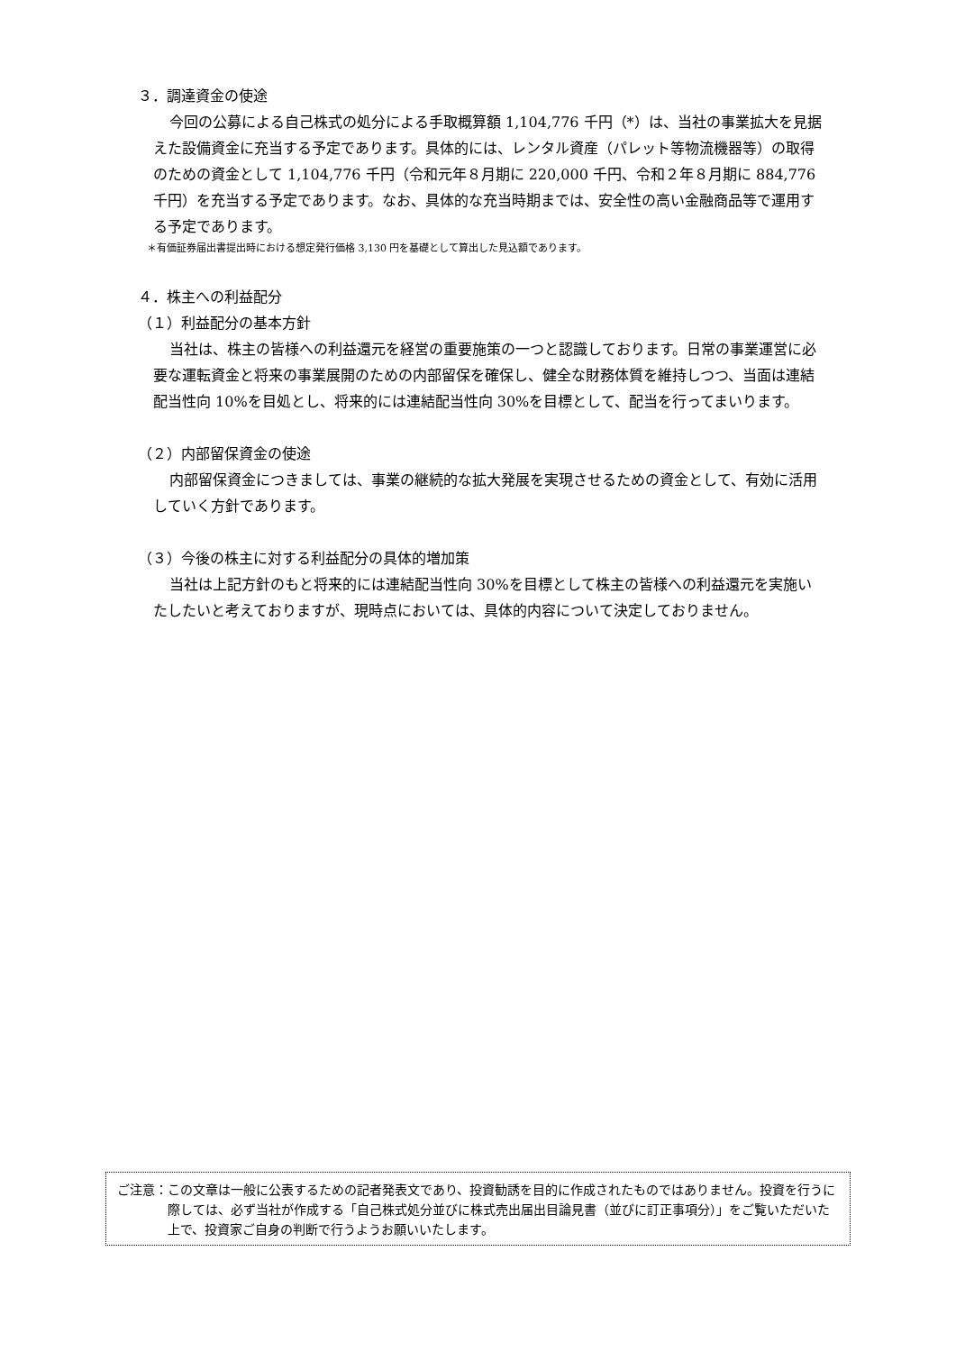３．調達資金の使途
今回の公募による自己株式の処分による手取概算額 1,104,776 千円（*）は、当社の事業拡大を見据えた設備資金に充当する予定であります。具体的には、レンタル資産（パレット等物流機器等）の取得のための資金として 1,104,776 千円（令和元年８月期に 220,000 千円、令和２年８月期に 884,776 千円）を充当する予定であります。なお、具体的な充当時期までは、安全性の高い金融商品等で運用する予定であります。
＊有価証券届出書提出時における想定発行価格 3,130 円を基礎として算出した見込額であります。
４．株主への利益配分
（１）利益配分の基本方針
当社は、株主の皆様への利益還元を経営の重要施策の一つと認識しております。日常の事業運営に必要な運転資金と将来の事業展開のための内部留保を確保し、健全な財務体質を維持しつつ、当面は連結配当性向 10%を目処とし、将来的には連結配当性向 30%を目標として、配当を行ってまいります。
（２）内部留保資金の使途
内部留保資金につきましては、事業の継続的な拡大発展を実現させるための資金として、有効に活用していく方針であります。
（３）今後の株主に対する利益配分の具体的増加策
当社は上記方針のもと将来的には連結配当性向 30%を目標として株主の皆様への利益還元を実施いたしたいと考えておりますが、現時点においては、具体的内容について決定しておりません。
ご注意： この文章は一般に公表するための記者発表文であり、投資勧誘を目的に作成されたものではありません。投資を行うに際しては、必ず当社が作成する「自己株式処分並びに株式売出届出目論見書（並びに訂正事項分）」をご覧いただいた上で、投資家ご自身の判断で行うようお願いいたします。